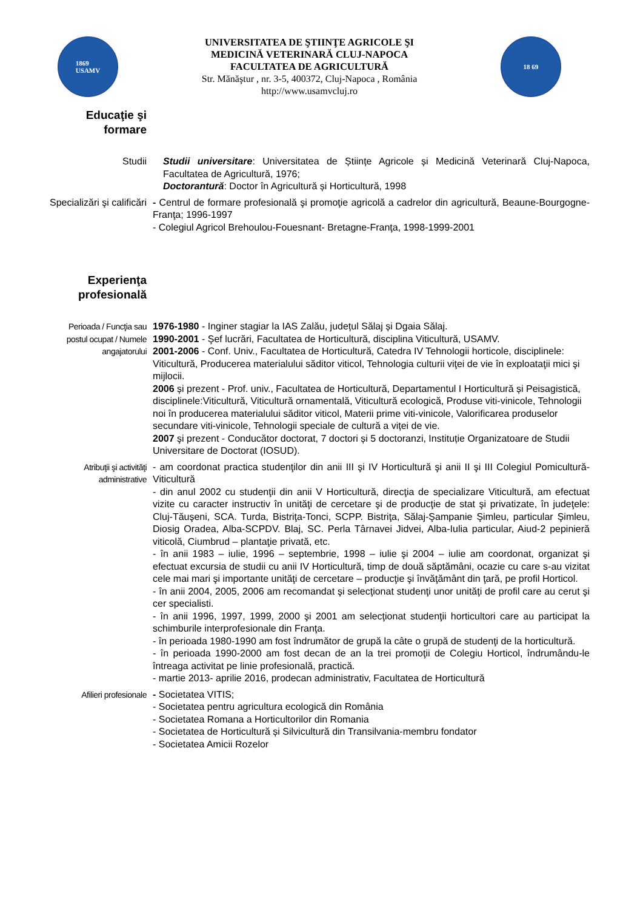1869
USAMV
UNIVERSITATEA DE ŞTIINŢE AGRICOLE ŞI
MEDICINĂ VETERINARĂ CLUJ-NAPOCA
FACULTATEA DE AGRICULTURĂ
Str. Mănăştur , nr. 3-5, 400372, Cluj-Napoca , România
http://www.usamvcluj.ro
18 69
Educaţie şi formare
Studii Studii universitare: Universitatea de Științe Agricole și Medicină Veterinară Cluj-Napoca, Facultatea de Agricultură, 1976;
Doctorantură: Doctor în Agricultură și Horticultură, 1998
Specializări şi calificări
- Centrul de formare profesională şi promoţie agricolă a cadrelor din agricultură, Beaune-Bourgogne-Franţa; 1996-1997
- Colegiul Agricol Brehoulou-Fouesnant- Bretagne-Franţa, 1998-1999-2001
Experienţa profesională
Perioada / Funcţia sau postul ocupat / Numele angajatorului
1976-1980 - Inginer stagiar la IAS Zalău, județul Sălaj și Dgaia Sălaj.
1990-2001 - Şef lucrări, Facultatea de Horticultură, disciplina Viticultură, USAMV.
2001-2006 - Conf. Univ., Facultatea de Horticultură, Catedra IV Tehnologii horticole, disciplinele: Viticultură, Producerea materialului săditor viticol, Tehnologia culturii viţei de vie în exploataţii mici şi mijlocii.
2006 și prezent - Prof. univ., Facultatea de Horticultură, Departamentul I Horticultură și Peisagistică, disciplinele:Viticultură, Viticultură ornamentală, Viticultură ecologică, Produse viti-vinicole, Tehnologii noi în producerea materialului săditor viticol, Materii prime viti-vinicole, Valorificarea produselor secundare viti-vinicole, Tehnologii speciale de cultură a viței de vie.
2007 şi prezent - Conducător doctorat, 7 doctori și 5 doctoranzi, Instituție Organizatoare de Studii Universitare de Doctorat (IOSUD).
Atribuţii şi activităţi administrative
- am coordonat practica studenţilor din anii III şi IV Horticultură şi anii II şi III Colegiul Pomicultură-Viticultură
- din anul 2002 cu studenţii din anii V Horticultură, direcţia de specializare Viticultură, am efectuat vizite cu caracter instructiv în unităţi de cercetare şi de producţie de stat şi privatizate, în judeţele: Cluj-Tăuşeni, SCA. Turda, Bistriţa-Tonci, SCPP. Bistriţa, Sălaj-Şampanie Şimleu, particular Şimleu, Diosig Oradea, Alba-SCPDV. Blaj, SC. Perla Târnavei Jidvei, Alba-Iulia particular, Aiud-2 pepinieră viticolă, Ciumbrud – plantaţie privată, etc.
- în anii 1983 – iulie, 1996 – septembrie, 1998 – iulie şi 2004 – iulie am coordonat, organizat şi efectuat excursia de studii cu anii IV Horticultură, timp de două săptămâni, ocazie cu care s-au vizitat cele mai mari şi importante unităţi de cercetare – producţie şi învăţământ din ţară, pe profil Horticol.
- în anii 2004, 2005, 2006 am recomandat şi selecţionat studenţi unor unităţi de profil care au cerut şi cer specialisti.
- în anii 1996, 1997, 1999, 2000 şi 2001 am selecţionat studenţii horticultori care au participat la schimburile interprofesionale din Franţa.
- în perioada 1980-1990 am fost îndrumător de grupă la câte o grupă de studenţi de la horticultură.
- în perioada 1990-2000 am fost decan de an la trei promoţii de Colegiu Horticol, îndrumându-le întreaga activitat pe linie profesională, practică.
- martie 2013- aprilie 2016, prodecan administrativ, Facultatea de Horticultură
Afilieri profesionale
- Societatea VITIS;
- Societatea pentru agricultura ecologică din România
- Societatea Romana a Horticultorilor din Romania
- Societatea de Horticultură și Silvicultură din Transilvania-membru fondator
- Societatea Amicii Rozelor